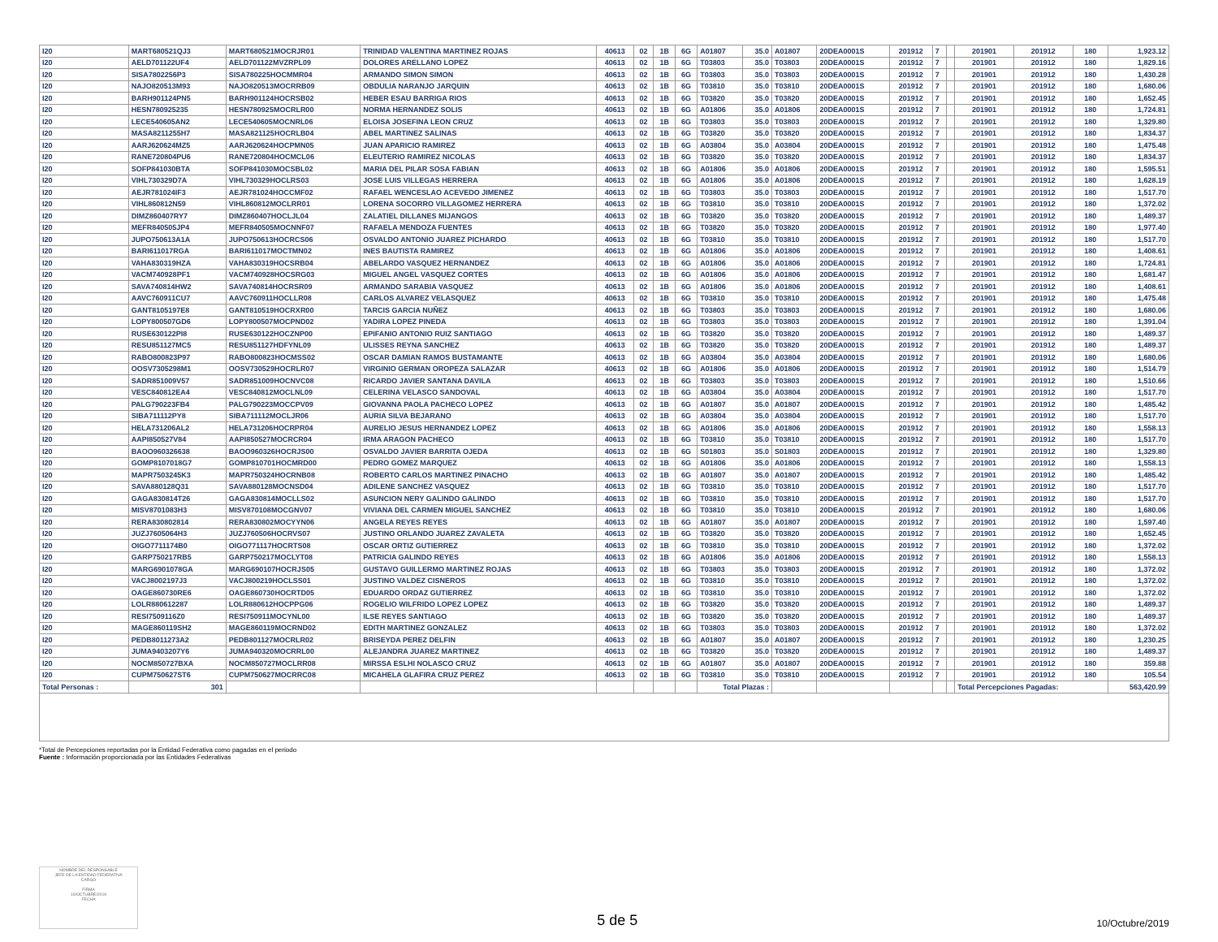| I20 | MART680521QJ3 | MART680521MOCRJR01 | TRINIDAD VALENTINA MARTINEZ ROJAS | 40613 | 02 | 1B | 6G | A01807 | 35.0 | A01807 | 20DEA0001S | 201912 | 7 | | 201901 | 201912 | 180 | 1,923.12 |
| I20 | AELD701122UF4 | AELD701122MVZRPL09 | DOLORES ARELLANO LOPEZ | 40613 | 02 | 1B | 6G | T03803 | 35.0 | T03803 | 20DEA0001S | 201912 | 7 | | 201901 | 201912 | 180 | 1,829.16 |
| I20 | SISA7802256P3 | SISA780225HOCMMR04 | ARMANDO SIMON SIMON | 40613 | 02 | 1B | 6G | T03803 | 35.0 | T03803 | 20DEA0001S | 201912 | 7 | | 201901 | 201912 | 180 | 1,430.28 |
| I20 | NAJO820513M93 | NAJO820513MOCRRB09 | OBDULIA NARANJO JARQUIN | 40613 | 02 | 1B | 6G | T03810 | 35.0 | T03810 | 20DEA0001S | 201912 | 7 | | 201901 | 201912 | 180 | 1,680.06 |
| I20 | BARH901124PN5 | BARH901124HOCRSB02 | HEBER ESAU BARRIGA RIOS | 40613 | 02 | 1B | 6G | T03820 | 35.0 | T03820 | 20DEA0001S | 201912 | 7 | | 201901 | 201912 | 180 | 1,652.45 |
| I20 | HESN780925235 | HESN780925MOCRLR00 | NORMA HERNANDEZ SOLIS | 40613 | 02 | 1B | 6G | A01806 | 35.0 | A01806 | 20DEA0001S | 201912 | 7 | | 201901 | 201912 | 180 | 1,724.81 |
| I20 | LECE540605AN2 | LECE540605MOCNRL06 | ELOISA JOSEFINA LEON CRUZ | 40613 | 02 | 1B | 6G | T03803 | 35.0 | T03803 | 20DEA0001S | 201912 | 7 | | 201901 | 201912 | 180 | 1,329.80 |
| I20 | MASA8211255H7 | MASA821125HOCRLB04 | ABEL MARTINEZ SALINAS | 40613 | 02 | 1B | 6G | T03820 | 35.0 | T03820 | 20DEA0001S | 201912 | 7 | | 201901 | 201912 | 180 | 1,834.37 |
| I20 | AARJ620624MZ5 | AARJ620624HOCPMN05 | JUAN APARICIO RAMIREZ | 40613 | 02 | 1B | 6G | A03804 | 35.0 | A03804 | 20DEA0001S | 201912 | 7 | | 201901 | 201912 | 180 | 1,475.48 |
| I20 | RANE720804PU6 | RANE720804HOCMCL06 | ELEUTERIO RAMIREZ NICOLAS | 40613 | 02 | 1B | 6G | T03820 | 35.0 | T03820 | 20DEA0001S | 201912 | 7 | | 201901 | 201912 | 180 | 1,834.37 |
| I20 | SOFP841030BTA | SOFP841030MOCSBL02 | MARIA DEL PILAR SOSA FABIAN | 40613 | 02 | 1B | 6G | A01806 | 35.0 | A01806 | 20DEA0001S | 201912 | 7 | | 201901 | 201912 | 180 | 1,595.51 |
| I20 | VIHL730329D7A | VIHL730329HOCLRS03 | JOSE LUIS VILLEGAS HERRERA | 40613 | 02 | 1B | 6G | A01806 | 35.0 | A01806 | 20DEA0001S | 201912 | 7 | | 201901 | 201912 | 180 | 1,628.19 |
| I20 | AEJR781024IF3 | AEJR781024HOCCMF02 | RAFAEL WENCESLAO ACEVEDO JIMENEZ | 40613 | 02 | 1B | 6G | T03803 | 35.0 | T03803 | 20DEA0001S | 201912 | 7 | | 201901 | 201912 | 180 | 1,517.70 |
| I20 | VIHL860812N59 | VIHL860812MOCLRR01 | LORENA SOCORRO VILLAGOMEZ HERRERA | 40613 | 02 | 1B | 6G | T03810 | 35.0 | T03810 | 20DEA0001S | 201912 | 7 | | 201901 | 201912 | 180 | 1,372.02 |
| I20 | DIMZ860407RY7 | DIMZ860407HOCLJL04 | ZALATIEL DILLANES MIJANGOS | 40613 | 02 | 1B | 6G | T03820 | 35.0 | T03820 | 20DEA0001S | 201912 | 7 | | 201901 | 201912 | 180 | 1,489.37 |
| I20 | MEFR840505JP4 | MEFR840505MOCNNF07 | RAFAELA MENDOZA FUENTES | 40613 | 02 | 1B | 6G | T03820 | 35.0 | T03820 | 20DEA0001S | 201912 | 7 | | 201901 | 201912 | 180 | 1,977.40 |
| I20 | JUPO750613A1A | JUPO750613HOCRCS06 | OSVALDO ANTONIO JUAREZ PICHARDO | 40613 | 02 | 1B | 6G | T03810 | 35.0 | T03810 | 20DEA0001S | 201912 | 7 | | 201901 | 201912 | 180 | 1,517.70 |
| I20 | BARI611017RGA | BARI611017MOCTMN02 | INES BAUTISTA RAMIREZ | 40613 | 02 | 1B | 6G | A01806 | 35.0 | A01806 | 20DEA0001S | 201912 | 7 | | 201901 | 201912 | 180 | 1,408.61 |
| I20 | VAHA830319HZA | VAHA830319HOCSRB04 | ABELARDO VASQUEZ HERNANDEZ | 40613 | 02 | 1B | 6G | A01806 | 35.0 | A01806 | 20DEA0001S | 201912 | 7 | | 201901 | 201912 | 180 | 1,724.81 |
| I20 | VACM740928PF1 | VACM740928HOCSRG03 | MIGUEL ANGEL VASQUEZ CORTES | 40613 | 02 | 1B | 6G | A01806 | 35.0 | A01806 | 20DEA0001S | 201912 | 7 | | 201901 | 201912 | 180 | 1,681.47 |
| I20 | SAVA740814HW2 | SAVA740814HOCRSR09 | ARMANDO SARABIA VASQUEZ | 40613 | 02 | 1B | 6G | A01806 | 35.0 | A01806 | 20DEA0001S | 201912 | 7 | | 201901 | 201912 | 180 | 1,408.61 |
| I20 | AAVC760911CU7 | AAVC760911HOCLLR08 | CARLOS ALVAREZ VELASQUEZ | 40613 | 02 | 1B | 6G | T03810 | 35.0 | T03810 | 20DEA0001S | 201912 | 7 | | 201901 | 201912 | 180 | 1,475.48 |
| I20 | GANT8105197E8 | GANT810519HOCRXR00 | TARCIS GARCIA NUÑEZ | 40613 | 02 | 1B | 6G | T03803 | 35.0 | T03803 | 20DEA0001S | 201912 | 7 | | 201901 | 201912 | 180 | 1,680.06 |
| I20 | LOPY800507GD6 | LOPY800507MOCPND02 | YADIRA LOPEZ PINEDA | 40613 | 02 | 1B | 6G | T03803 | 35.0 | T03803 | 20DEA0001S | 201912 | 7 | | 201901 | 201912 | 180 | 1,391.04 |
| I20 | RUSE630122PI8 | RUSE630122HOCZNP00 | EPIFANIO ANTONIO RUIZ SANTIAGO | 40613 | 02 | 1B | 6G | T03820 | 35.0 | T03820 | 20DEA0001S | 201912 | 7 | | 201901 | 201912 | 180 | 1,489.37 |
| I20 | RESU851127MC5 | RESU851127HDFYNL09 | ULISSES REYNA SANCHEZ | 40613 | 02 | 1B | 6G | T03820 | 35.0 | T03820 | 20DEA0001S | 201912 | 7 | | 201901 | 201912 | 180 | 1,489.37 |
| I20 | RABO800823P97 | RABO800823HOCMSS02 | OSCAR DAMIAN RAMOS BUSTAMANTE | 40613 | 02 | 1B | 6G | A03804 | 35.0 | A03804 | 20DEA0001S | 201912 | 7 | | 201901 | 201912 | 180 | 1,680.06 |
| I20 | OOSV7305298M1 | OOSV730529HOCRLR07 | VIRGINIO GERMAN OROPEZA SALAZAR | 40613 | 02 | 1B | 6G | A01806 | 35.0 | A01806 | 20DEA0001S | 201912 | 7 | | 201901 | 201912 | 180 | 1,514.79 |
| I20 | SADR851009V57 | SADR851009HOCNVC08 | RICARDO JAVIER SANTANA DAVILA | 40613 | 02 | 1B | 6G | T03803 | 35.0 | T03803 | 20DEA0001S | 201912 | 7 | | 201901 | 201912 | 180 | 1,510.66 |
| I20 | VESC840812EA4 | VESC840812MOCLNL09 | CELERINA VELASCO SANDOVAL | 40613 | 02 | 1B | 6G | A03804 | 35.0 | A03804 | 20DEA0001S | 201912 | 7 | | 201901 | 201912 | 180 | 1,517.70 |
| I20 | PALG790223FB4 | PALG790223MOCCPV09 | GIOVANNA PAOLA PACHECO LOPEZ | 40613 | 02 | 1B | 6G | A01807 | 35.0 | A01807 | 20DEA0001S | 201912 | 7 | | 201901 | 201912 | 180 | 1,485.42 |
| I20 | SIBA711112PY8 | SIBA711112MOCLJR06 | AURIA SILVA BEJARANO | 40613 | 02 | 1B | 6G | A03804 | 35.0 | A03804 | 20DEA0001S | 201912 | 7 | | 201901 | 201912 | 180 | 1,517.70 |
| I20 | HELA731206AL2 | HELA731206HOCRPR04 | AURELIO JESUS HERNANDEZ LOPEZ | 40613 | 02 | 1B | 6G | A01806 | 35.0 | A01806 | 20DEA0001S | 201912 | 7 | | 201901 | 201912 | 180 | 1,558.13 |
| I20 | AAPI850527V84 | AAPI850527MOCRCR04 | IRMA ARAGON PACHECO | 40613 | 02 | 1B | 6G | T03810 | 35.0 | T03810 | 20DEA0001S | 201912 | 7 | | 201901 | 201912 | 180 | 1,517.70 |
| I20 | BAOO960326638 | BAOO960326HOCRJS00 | OSVALDO JAVIER BARRITA OJEDA | 40613 | 02 | 1B | 6G | S01803 | 35.0 | S01803 | 20DEA0001S | 201912 | 7 | | 201901 | 201912 | 180 | 1,329.80 |
| I20 | GOMP8107018G7 | GOMP810701HOCMRD00 | PEDRO GOMEZ MARQUEZ | 40613 | 02 | 1B | 6G | A01806 | 35.0 | A01806 | 20DEA0001S | 201912 | 7 | | 201901 | 201912 | 180 | 1,558.13 |
| I20 | MAPR7503245K3 | MAPR750324HOCRNB08 | ROBERTO CARLOS MARTINEZ PINACHO | 40613 | 02 | 1B | 6G | A01807 | 35.0 | A01807 | 20DEA0001S | 201912 | 7 | | 201901 | 201912 | 180 | 1,485.42 |
| I20 | SAVA880128Q31 | SAVA880128MOCNSD04 | ADILENE SANCHEZ VASQUEZ | 40613 | 02 | 1B | 6G | T03810 | 35.0 | T03810 | 20DEA0001S | 201912 | 7 | | 201901 | 201912 | 180 | 1,517.70 |
| I20 | GAGA830814T26 | GAGA830814MOCLLS02 | ASUNCION NERY GALINDO GALINDO | 40613 | 02 | 1B | 6G | T03810 | 35.0 | T03810 | 20DEA0001S | 201912 | 7 | | 201901 | 201912 | 180 | 1,517.70 |
| I20 | MISV8701083H3 | MISV870108MOCGNV07 | VIVIANA DEL CARMEN MIGUEL SANCHEZ | 40613 | 02 | 1B | 6G | T03810 | 35.0 | T03810 | 20DEA0001S | 201912 | 7 | | 201901 | 201912 | 180 | 1,680.06 |
| I20 | RERA830802814 | RERA830802MOCYYN06 | ANGELA REYES REYES | 40613 | 02 | 1B | 6G | A01807 | 35.0 | A01807 | 20DEA0001S | 201912 | 7 | | 201901 | 201912 | 180 | 1,597.40 |
| I20 | JUZJ7605064H3 | JUZJ760506HOCRVS07 | JUSTINO ORLANDO JUAREZ ZAVALETA | 40613 | 02 | 1B | 6G | T03820 | 35.0 | T03820 | 20DEA0001S | 201912 | 7 | | 201901 | 201912 | 180 | 1,652.45 |
| I20 | OIGO7711174B0 | OIGO771117HOCRTS08 | OSCAR ORTIZ GUTIERREZ | 40613 | 02 | 1B | 6G | T03810 | 35.0 | T03810 | 20DEA0001S | 201912 | 7 | | 201901 | 201912 | 180 | 1,372.02 |
| I20 | GARP750217RB5 | GARP750217MOCLYT08 | PATRICIA GALINDO REYES | 40613 | 02 | 1B | 6G | A01806 | 35.0 | A01806 | 20DEA0001S | 201912 | 7 | | 201901 | 201912 | 180 | 1,558.13 |
| I20 | MARG6901078GA | MARG690107HOCRJS05 | GUSTAVO GUILLERMO MARTINEZ ROJAS | 40613 | 02 | 1B | 6G | T03803 | 35.0 | T03803 | 20DEA0001S | 201912 | 7 | | 201901 | 201912 | 180 | 1,372.02 |
| I20 | VACJ8002197J3 | VACJ800219HOCLSS01 | JUSTINO VALDEZ CISNEROS | 40613 | 02 | 1B | 6G | T03810 | 35.0 | T03810 | 20DEA0001S | 201912 | 7 | | 201901 | 201912 | 180 | 1,372.02 |
| I20 | OAGE860730RE6 | OAGE860730HOCRTD05 | EDUARDO ORDAZ GUTIERREZ | 40613 | 02 | 1B | 6G | T03810 | 35.0 | T03810 | 20DEA0001S | 201912 | 7 | | 201901 | 201912 | 180 | 1,372.02 |
| I20 | LOLR880612287 | LOLR880612HOCPPG06 | ROGELIO WILFRIDO LOPEZ LOPEZ | 40613 | 02 | 1B | 6G | T03820 | 35.0 | T03820 | 20DEA0001S | 201912 | 7 | | 201901 | 201912 | 180 | 1,489.37 |
| I20 | RESI7509116Z0 | RESI750911MOCYNL00 | ILSE REYES SANTIAGO | 40613 | 02 | 1B | 6G | T03820 | 35.0 | T03820 | 20DEA0001S | 201912 | 7 | | 201901 | 201912 | 180 | 1,489.37 |
| I20 | MAGE860119SH2 | MAGE860119MOCRND02 | EDITH MARTINEZ GONZALEZ | 40613 | 02 | 1B | 6G | T03803 | 35.0 | T03803 | 20DEA0001S | 201912 | 7 | | 201901 | 201912 | 180 | 1,372.02 |
| I20 | PEDB8011273A2 | PEDB801127MOCRLR02 | BRISEYDA PEREZ DELFIN | 40613 | 02 | 1B | 6G | A01807 | 35.0 | A01807 | 20DEA0001S | 201912 | 7 | | 201901 | 201912 | 180 | 1,230.25 |
| I20 | JUMA9403207Y6 | JUMA940320MOCRRL00 | ALEJANDRA JUAREZ MARTINEZ | 40613 | 02 | 1B | 6G | T03820 | 35.0 | T03820 | 20DEA0001S | 201912 | 7 | | 201901 | 201912 | 180 | 1,489.37 |
| I20 | NOCM850727BXA | NOCM850727MOCLRR08 | MIRSSA ESLHI NOLASCO CRUZ | 40613 | 02 | 1B | 6G | A01807 | 35.0 | A01807 | 20DEA0001S | 201912 | 7 | | 201901 | 201912 | 180 | 359.88 |
| I20 | CUPM750627ST6 | CUPM750627MOCRRC08 | MICAHELA GLAFIRA CRUZ PEREZ | 40613 | 02 | 1B | 6G | T03810 | 35.0 | T03810 | 20DEA0001S | 201912 | 7 | | 201901 | 201912 | 180 | 105.54 |
| Total Personas : | 301 | | | | | | | Total Plazas : | | | | | | | Total Percepciones Pagadas: | | | 563,420.99 |
*Total de Percepciones reportadas por la Entidad Federativa como pagadas en el periodo
Fuente : Información proporcionada por las Entidades Federativas
NOMBRE DEL RESPONSABLE
JEFE DE LA ENTIDAD FEDERATIVA
CARGO
FIRMA
10/OCTUBRE/2019
FECHA
5 de 5
10/Octubre/2019